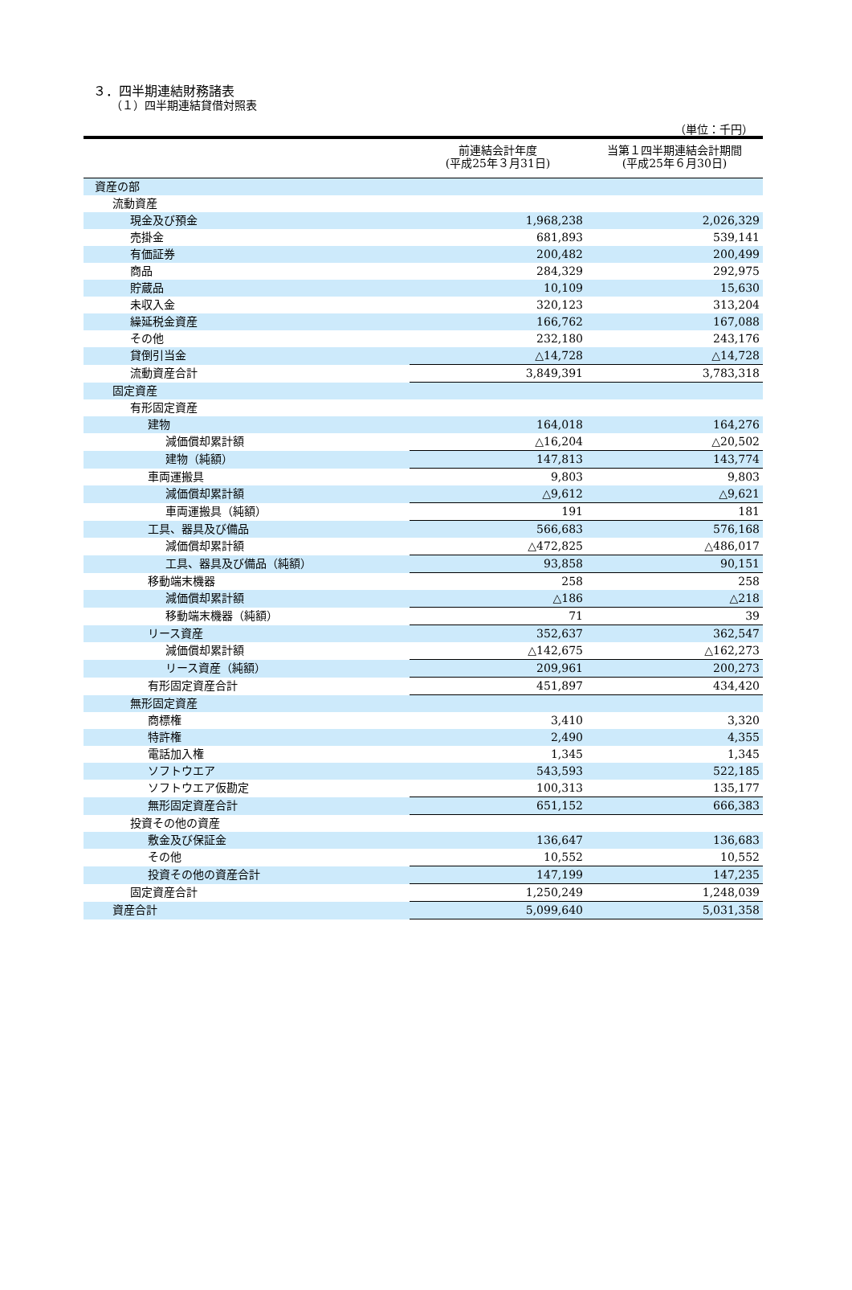３．四半期連結財務諸表
（１）四半期連結貸借対照表
（単位：千円）
| | 前連結会計年度 (平成25年３月31日) | 当第１四半期連結会計期間 (平成25年６月30日) |
| --- | --- | --- |
| 資産の部 | | |
| 流動資産 | | |
| 現金及び預金 | 1,968,238 | 2,026,329 |
| 売掛金 | 681,893 | 539,141 |
| 有価証券 | 200,482 | 200,499 |
| 商品 | 284,329 | 292,975 |
| 貯蔵品 | 10,109 | 15,630 |
| 未収入金 | 320,123 | 313,204 |
| 繰延税金資産 | 166,762 | 167,088 |
| その他 | 232,180 | 243,176 |
| 貸倒引当金 | △14,728 | △14,728 |
| 流動資産合計 | 3,849,391 | 3,783,318 |
| 固定資産 | | |
| 有形固定資産 | | |
| 建物 | 164,018 | 164,276 |
| 減価償却累計額 | △16,204 | △20,502 |
| 建物（純額） | 147,813 | 143,774 |
| 車両運搬具 | 9,803 | 9,803 |
| 減価償却累計額 | △9,612 | △9,621 |
| 車両運搬具（純額） | 191 | 181 |
| 工具、器具及び備品 | 566,683 | 576,168 |
| 減価償却累計額 | △472,825 | △486,017 |
| 工具、器具及び備品（純額） | 93,858 | 90,151 |
| 移動端末機器 | 258 | 258 |
| 減価償却累計額 | △186 | △218 |
| 移動端末機器（純額） | 71 | 39 |
| リース資産 | 352,637 | 362,547 |
| 減価償却累計額 | △142,675 | △162,273 |
| リース資産（純額） | 209,961 | 200,273 |
| 有形固定資産合計 | 451,897 | 434,420 |
| 無形固定資産 | | |
| 商標権 | 3,410 | 3,320 |
| 特許権 | 2,490 | 4,355 |
| 電話加入権 | 1,345 | 1,345 |
| ソフトウエア | 543,593 | 522,185 |
| ソフトウエア仮勘定 | 100,313 | 135,177 |
| 無形固定資産合計 | 651,152 | 666,383 |
| 投資その他の資産 | | |
| 敷金及び保証金 | 136,647 | 136,683 |
| その他 | 10,552 | 10,552 |
| 投資その他の資産合計 | 147,199 | 147,235 |
| 固定資産合計 | 1,250,249 | 1,248,039 |
| 資産合計 | 5,099,640 | 5,031,358 |